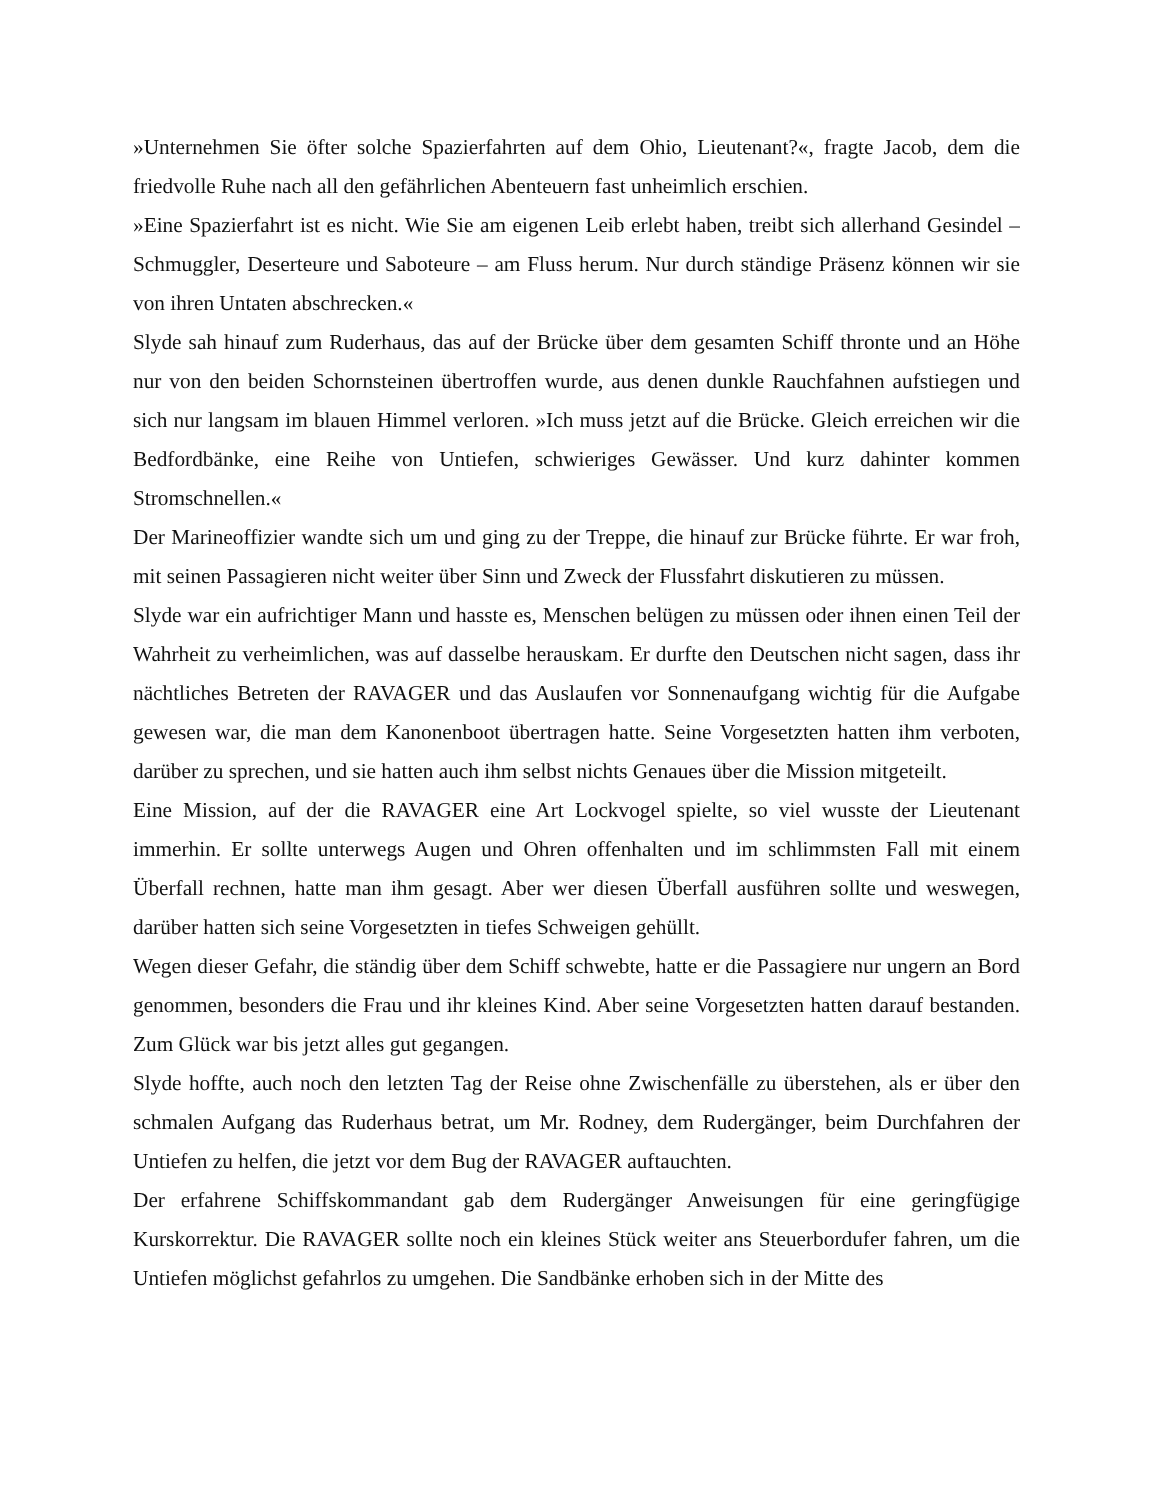»Unternehmen Sie öfter solche Spazierfahrten auf dem Ohio, Lieutenant?«, fragte Jacob, dem die friedvolle Ruhe nach all den gefährlichen Abenteuern fast unheimlich erschien.
»Eine Spazierfahrt ist es nicht. Wie Sie am eigenen Leib erlebt haben, treibt sich allerhand Gesindel – Schmuggler, Deserteure und Saboteure – am Fluss herum. Nur durch ständige Präsenz können wir sie von ihren Untaten abschrecken.«
Slyde sah hinauf zum Ruderhaus, das auf der Brücke über dem gesamten Schiff thronte und an Höhe nur von den beiden Schornsteinen übertroffen wurde, aus denen dunkle Rauchfahnen aufstiegen und sich nur langsam im blauen Himmel verloren. »Ich muss jetzt auf die Brücke. Gleich erreichen wir die Bedfordbänke, eine Reihe von Untiefen, schwieriges Gewässer. Und kurz dahinter kommen Stromschnellen.«
Der Marineoffizier wandte sich um und ging zu der Treppe, die hinauf zur Brücke führte. Er war froh, mit seinen Passagieren nicht weiter über Sinn und Zweck der Flussfahrt diskutieren zu müssen.
Slyde war ein aufrichtiger Mann und hasste es, Menschen belügen zu müssen oder ihnen einen Teil der Wahrheit zu verheimlichen, was auf dasselbe herauskam. Er durfte den Deutschen nicht sagen, dass ihr nächtliches Betreten der RAVAGER und das Auslaufen vor Sonnenaufgang wichtig für die Aufgabe gewesen war, die man dem Kanonenboot übertragen hatte. Seine Vorgesetzten hatten ihm verboten, darüber zu sprechen, und sie hatten auch ihm selbst nichts Genaues über die Mission mitgeteilt.
Eine Mission, auf der die RAVAGER eine Art Lockvogel spielte, so viel wusste der Lieutenant immerhin. Er sollte unterwegs Augen und Ohren offenhalten und im schlimmsten Fall mit einem Überfall rechnen, hatte man ihm gesagt. Aber wer diesen Überfall ausführen sollte und weswegen, darüber hatten sich seine Vorgesetzten in tiefes Schweigen gehüllt.
Wegen dieser Gefahr, die ständig über dem Schiff schwebte, hatte er die Passagiere nur ungern an Bord genommen, besonders die Frau und ihr kleines Kind. Aber seine Vorgesetzten hatten darauf bestanden. Zum Glück war bis jetzt alles gut gegangen.
Slyde hoffte, auch noch den letzten Tag der Reise ohne Zwischenfälle zu überstehen, als er über den schmalen Aufgang das Ruderhaus betrat, um Mr. Rodney, dem Rudergänger, beim Durchfahren der Untiefen zu helfen, die jetzt vor dem Bug der RAVAGER auftauchten.
Der erfahrene Schiffskommandant gab dem Rudergänger Anweisungen für eine geringfügige Kurskorrektur. Die RAVAGER sollte noch ein kleines Stück weiter ans Steuerbordufer fahren, um die Untiefen möglichst gefahrlos zu umgehen. Die Sandbänke erhoben sich in der Mitte des